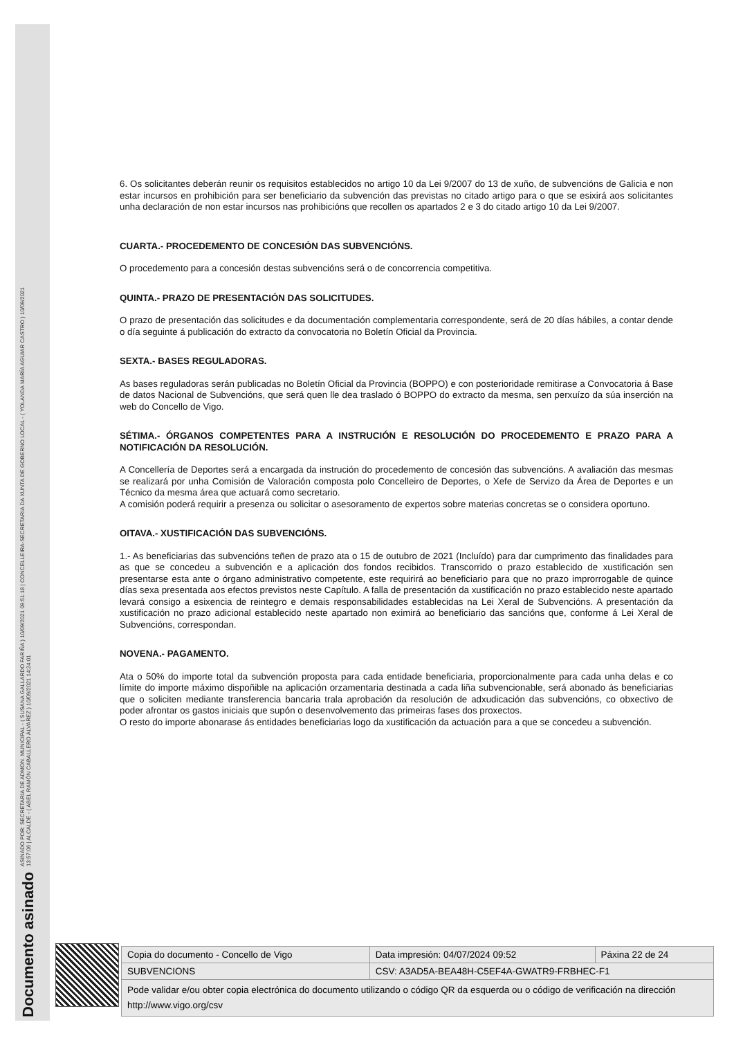Documento asinado ASINADO POR: SECRETARIA DE ADMON. MUNICIPAL - ( SUSANA GALLARDO FARIÑA ) 10/09/2021 09:51:18 | CONCELLEIRA-SECRETARIA DA XUNTA DE GOBERNO LOCAL - ( YOLANDA MARÍA AGUIAR CASTRO ) 10/09/2021
13:57:06 | ALCALDE - ( ABEL RAMÓN CABALLERO ÁLVAREZ ) 10/09/2021 14:24:01
6. Os solicitantes deberán reunir os requisitos establecidos no artigo 10 da Lei 9/2007 do 13 de xuño, de subvencións de Galicia e non estar incursos en prohibición para ser beneficiario da subvención das previstas no citado artigo para o que se esixirá aos solicitantes unha declaración de non estar incursos nas prohibicións que recollen os apartados 2 e 3 do citado artigo 10 da Lei 9/2007.
CUARTA.- PROCEDEMENTO DE CONCESIÓN DAS SUBVENCIÓNS.
O procedemento para a concesión destas subvencións será o de concorrencia competitiva.
QUINTA.- PRAZO DE PRESENTACIÓN DAS SOLICITUDES.
O prazo de presentación das solicitudes e da documentación complementaria correspondente, será de 20 días hábiles, a contar dende o día seguinte á publicación do extracto da convocatoria no Boletín Oficial da Provincia.
SEXTA.- BASES REGULADORAS.
As bases reguladoras serán publicadas no Boletín Oficial da Provincia (BOPPO) e con posterioridade remitirase a Convocatoria á Base de datos Nacional de Subvencións, que será quen lle dea traslado ó BOPPO do extracto da mesma, sen perxuízo da súa inserción na web do Concello de Vigo.
SÉTIMA.- ÓRGANOS COMPETENTES PARA A INSTRUCIÓN E RESOLUCIÓN DO PROCEDEMENTO E PRAZO PARA A NOTIFICACIÓN DA RESOLUCIÓN.
A Concellería de Deportes será a encargada da instrución do procedemento de concesión das subvencións. A avaliación das mesmas se realizará por unha Comisión de Valoración composta polo Concelleiro de Deportes, o Xefe de Servizo da Área de Deportes e un Técnico da mesma área que actuará como secretario.
A comisión poderá requirir a presenza ou solicitar o asesoramento de expertos sobre materias concretas se o considera oportuno.
OITAVA.- XUSTIFICACIÓN DAS SUBVENCIÓNS.
1.- As beneficiarias das subvencións teñen de prazo ata o 15 de outubro de 2021 (Incluído) para dar cumprimento das finalidades para as que se concedeu a subvención e a aplicación dos fondos recibidos. Transcorrido o prazo establecido de xustificación sen presentarse esta ante o órgano administrativo competente, este requirirá ao beneficiario para que no prazo improrrogable de quince días sexa presentada aos efectos previstos neste Capítulo. A falla de presentación da xustificación no prazo establecido neste apartado levará consigo a esixencia de reintegro e demais responsabilidades establecidas na Lei Xeral de Subvencións. A presentación da xustificación no prazo adicional establecido neste apartado non eximirá ao beneficiario das sancións que, conforme á Lei Xeral de Subvencións, correspondan.
NOVENA.- PAGAMENTO.
Ata o 50% do importe total da subvención proposta para cada entidade beneficiaria, proporcionalmente para cada unha delas e co límite do importe máximo dispoñible na aplicación orzamentaria destinada a cada liña subvencionable, será abonado ás beneficiarias que o soliciten mediante transferencia bancaria trala aprobación da resolución de adxudicación das subvencións, co obxectivo de poder afrontar os gastos iniciais que supón o desenvolvemento das primeiras fases dos proxectos.
O resto do importe abonarase ás entidades beneficiarias logo da xustificación da actuación para a que se concedeu a subvención.
| Copia do documento - Concello de Vigo | Data impresión: 04/07/2024 09:52 | Páxina 22 de 24 |
| SUBVENCIONS | CSV: A3AD5A-BEA48H-C5EF4A-GWATR9-FRBHEC-F1 | |
| Pode validar e/ou obter copia electrónica do documento utilizando o código QR da esquerda ou o código de verificación na dirección http://www.vigo.org/csv | | |